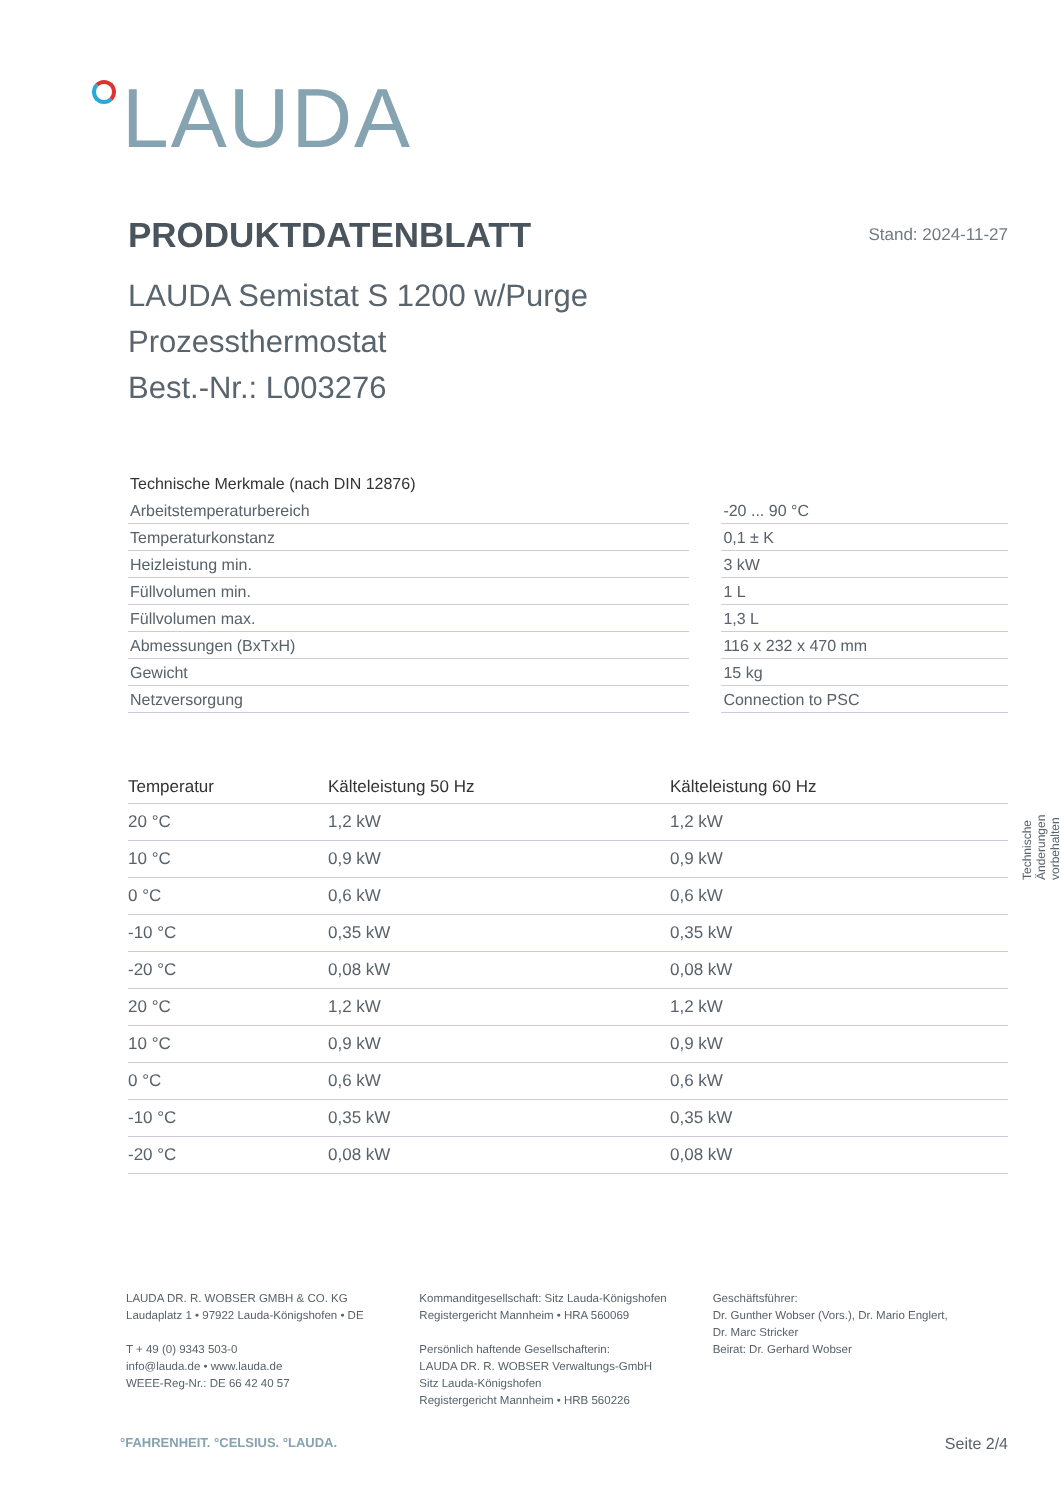LAUDA
PRODUKTDATENBLATT Stand: 2024-11-27
LAUDA Semistat S 1200 w/Purge
Prozessthermostat
Best.-Nr.: L003276
| Technische Merkmale (nach DIN 12876) | | |
| Arbeitstemperaturbereich | | -20 ... 90 °C |
| Temperaturkonstanz | | 0,1 ± K |
| Heizleistung min. | | 3 kW |
| Füllvolumen min. | | 1 L |
| Füllvolumen max. | | 1,3 L |
| Abmessungen (BxTxH) | | 116 x 232 x 470 mm |
| Gewicht | | 15 kg |
| Netzversorgung | | Connection to PSC |
| Temperatur | Kälteleistung 50 Hz | Kälteleistung 60 Hz |
| --- | --- | --- |
| 20 °C | 1,2 kW | 1,2 kW |
| 10 °C | 0,9 kW | 0,9 kW |
| 0 °C | 0,6 kW | 0,6 kW |
| -10 °C | 0,35 kW | 0,35 kW |
| -20 °C | 0,08 kW | 0,08 kW |
| 20 °C | 1,2 kW | 1,2 kW |
| 10 °C | 0,9 kW | 0,9 kW |
| 0 °C | 0,6 kW | 0,6 kW |
| -10 °C | 0,35 kW | 0,35 kW |
| -20 °C | 0,08 kW | 0,08 kW |
Technische Änderungen vorbehalten
LAUDA DR. R. WOBSER GMBH & CO. KG
Laudaplatz 1 • 97922 Lauda-Königshofen • DE
T + 49 (0) 9343 503-0
info@lauda.de • www.lauda.de
WEEE-Reg-Nr.: DE 66 42 40 57
Kommanditgesellschaft: Sitz Lauda-Königshofen
Registergericht Mannheim • HRA 560069
Persönlich haftende Gesellschafterin:
LAUDA DR. R. WOBSER Verwaltungs-GmbH
Sitz Lauda-Königshofen
Registergericht Mannheim • HRB 560226
Geschäftsführer:
Dr. Gunther Wobser (Vors.), Dr. Mario Englert,
Dr. Marc Stricker
Beirat: Dr. Gerhard Wobser
°FAHRENHEIT. °CELSIUS. °LAUDA. Seite 2/4